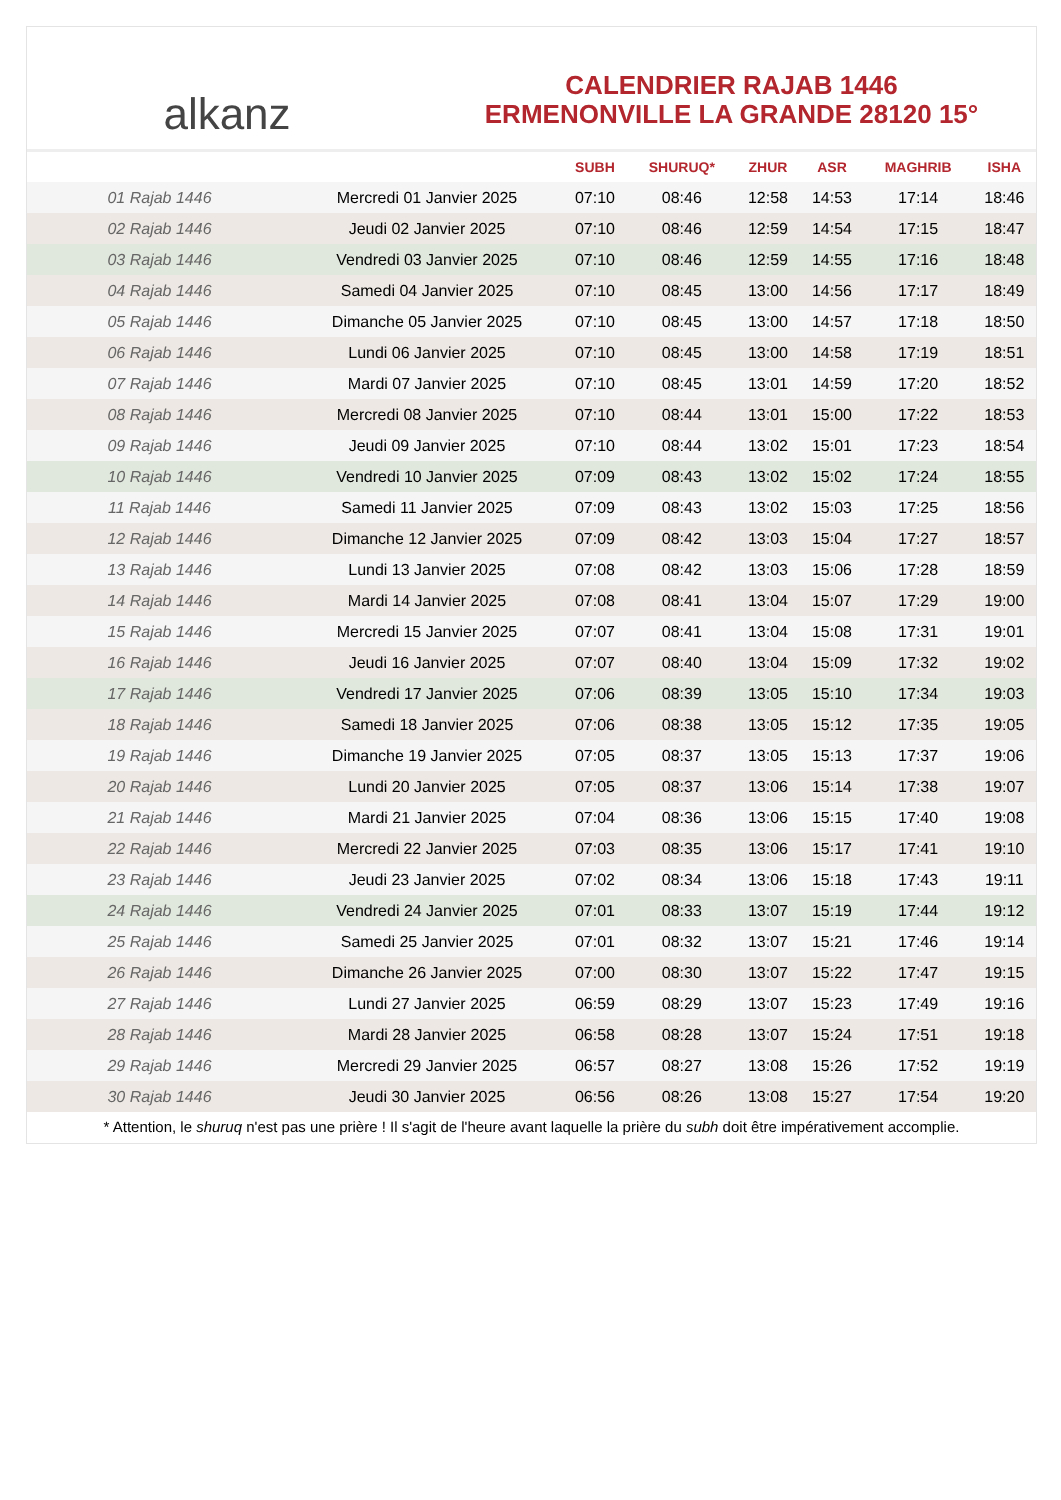alkanz
CALENDRIER RAJAB 1446
ERMENONVILLE LA GRANDE 28120 15°
| | | SUBH | SHURUQ* | ZHUR | ASR | MAGHRIB | ISHA |
| --- | --- | --- | --- | --- | --- | --- | --- |
| 01 Rajab 1446 | Mercredi 01 Janvier 2025 | 07:10 | 08:46 | 12:58 | 14:53 | 17:14 | 18:46 |
| 02 Rajab 1446 | Jeudi 02 Janvier 2025 | 07:10 | 08:46 | 12:59 | 14:54 | 17:15 | 18:47 |
| 03 Rajab 1446 | Vendredi 03 Janvier 2025 | 07:10 | 08:46 | 12:59 | 14:55 | 17:16 | 18:48 |
| 04 Rajab 1446 | Samedi 04 Janvier 2025 | 07:10 | 08:45 | 13:00 | 14:56 | 17:17 | 18:49 |
| 05 Rajab 1446 | Dimanche 05 Janvier 2025 | 07:10 | 08:45 | 13:00 | 14:57 | 17:18 | 18:50 |
| 06 Rajab 1446 | Lundi 06 Janvier 2025 | 07:10 | 08:45 | 13:00 | 14:58 | 17:19 | 18:51 |
| 07 Rajab 1446 | Mardi 07 Janvier 2025 | 07:10 | 08:45 | 13:01 | 14:59 | 17:20 | 18:52 |
| 08 Rajab 1446 | Mercredi 08 Janvier 2025 | 07:10 | 08:44 | 13:01 | 15:00 | 17:22 | 18:53 |
| 09 Rajab 1446 | Jeudi 09 Janvier 2025 | 07:10 | 08:44 | 13:02 | 15:01 | 17:23 | 18:54 |
| 10 Rajab 1446 | Vendredi 10 Janvier 2025 | 07:09 | 08:43 | 13:02 | 15:02 | 17:24 | 18:55 |
| 11 Rajab 1446 | Samedi 11 Janvier 2025 | 07:09 | 08:43 | 13:02 | 15:03 | 17:25 | 18:56 |
| 12 Rajab 1446 | Dimanche 12 Janvier 2025 | 07:09 | 08:42 | 13:03 | 15:04 | 17:27 | 18:57 |
| 13 Rajab 1446 | Lundi 13 Janvier 2025 | 07:08 | 08:42 | 13:03 | 15:06 | 17:28 | 18:59 |
| 14 Rajab 1446 | Mardi 14 Janvier 2025 | 07:08 | 08:41 | 13:04 | 15:07 | 17:29 | 19:00 |
| 15 Rajab 1446 | Mercredi 15 Janvier 2025 | 07:07 | 08:41 | 13:04 | 15:08 | 17:31 | 19:01 |
| 16 Rajab 1446 | Jeudi 16 Janvier 2025 | 07:07 | 08:40 | 13:04 | 15:09 | 17:32 | 19:02 |
| 17 Rajab 1446 | Vendredi 17 Janvier 2025 | 07:06 | 08:39 | 13:05 | 15:10 | 17:34 | 19:03 |
| 18 Rajab 1446 | Samedi 18 Janvier 2025 | 07:06 | 08:38 | 13:05 | 15:12 | 17:35 | 19:05 |
| 19 Rajab 1446 | Dimanche 19 Janvier 2025 | 07:05 | 08:37 | 13:05 | 15:13 | 17:37 | 19:06 |
| 20 Rajab 1446 | Lundi 20 Janvier 2025 | 07:05 | 08:37 | 13:06 | 15:14 | 17:38 | 19:07 |
| 21 Rajab 1446 | Mardi 21 Janvier 2025 | 07:04 | 08:36 | 13:06 | 15:15 | 17:40 | 19:08 |
| 22 Rajab 1446 | Mercredi 22 Janvier 2025 | 07:03 | 08:35 | 13:06 | 15:17 | 17:41 | 19:10 |
| 23 Rajab 1446 | Jeudi 23 Janvier 2025 | 07:02 | 08:34 | 13:06 | 15:18 | 17:43 | 19:11 |
| 24 Rajab 1446 | Vendredi 24 Janvier 2025 | 07:01 | 08:33 | 13:07 | 15:19 | 17:44 | 19:12 |
| 25 Rajab 1446 | Samedi 25 Janvier 2025 | 07:01 | 08:32 | 13:07 | 15:21 | 17:46 | 19:14 |
| 26 Rajab 1446 | Dimanche 26 Janvier 2025 | 07:00 | 08:30 | 13:07 | 15:22 | 17:47 | 19:15 |
| 27 Rajab 1446 | Lundi 27 Janvier 2025 | 06:59 | 08:29 | 13:07 | 15:23 | 17:49 | 19:16 |
| 28 Rajab 1446 | Mardi 28 Janvier 2025 | 06:58 | 08:28 | 13:07 | 15:24 | 17:51 | 19:18 |
| 29 Rajab 1446 | Mercredi 29 Janvier 2025 | 06:57 | 08:27 | 13:08 | 15:26 | 17:52 | 19:19 |
| 30 Rajab 1446 | Jeudi 30 Janvier 2025 | 06:56 | 08:26 | 13:08 | 15:27 | 17:54 | 19:20 |
* Attention, le shuruq n'est pas une prière ! Il s'agit de l'heure avant laquelle la prière du subh doit être impérativement accomplie.